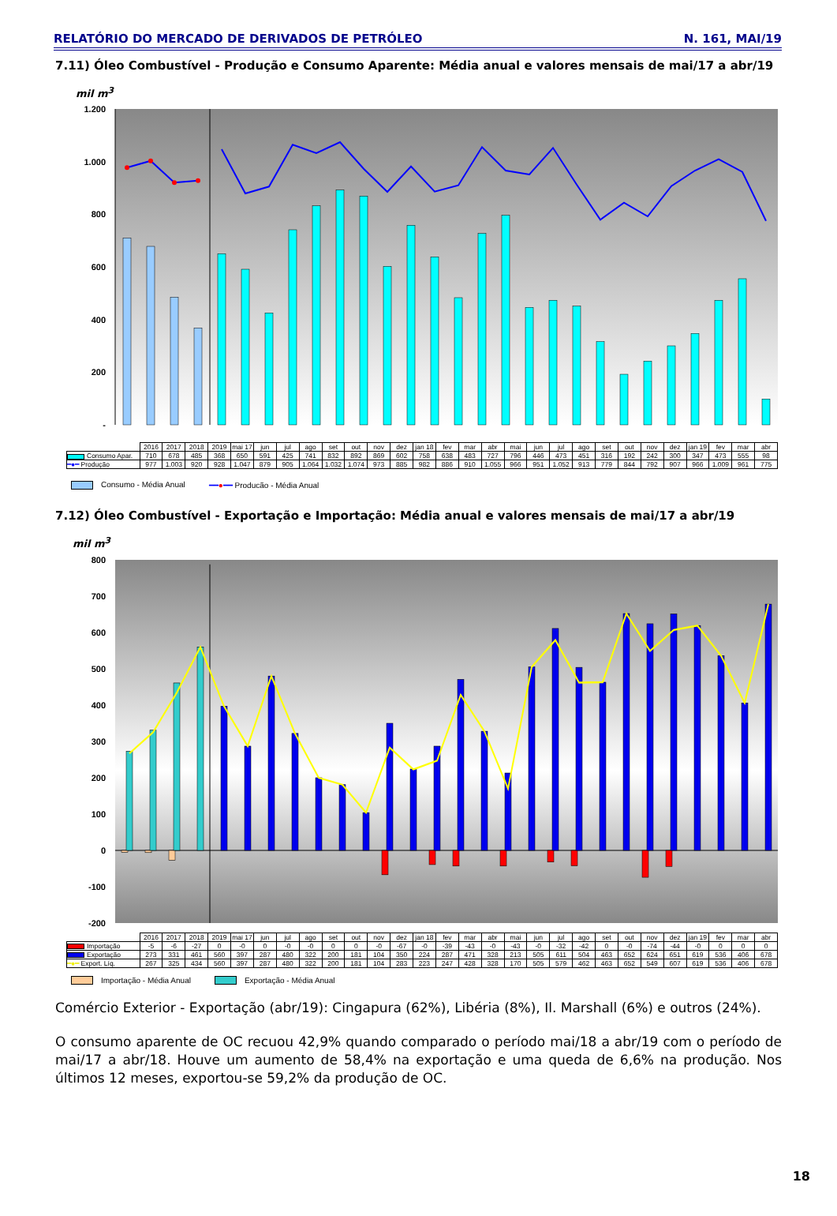RELATÓRIO DO MERCADO DE DERIVADOS DE PETRÓLEO N. 161, MAI/19
7.11) Óleo Combustível - Produção e Consumo Aparente: Média anual e valores mensais de mai/17 a abr/19
mil m<sup>3</sup>
1.200
1.000
800
600
400
200
-
| | 2016 | 2017 | 2018 | 2019 | mai 17 | jun | jul | ago | set | out | nov | dez | jan 18 | fev | mar | abr | mai | jun | jul | ago | set | out | nov | dez | jan 19 | fev | mar | abr |
| --- | --- | --- | --- | --- | --- | --- | --- | --- | --- | --- | --- | --- | --- | --- | --- | --- | --- | --- | --- | --- | --- | --- | --- | --- | --- | --- | --- | --- |
| Consumo Apar. | 710 | 678 | 485 | 368 | 650 | 591 | 425 | 741 | 832 | 892 | 869 | 602 | 758 | 638 | 483 | 727 | 796 | 446 | 473 | 451 | 316 | 192 | 242 | 300 | 347 | 473 | 555 | 98 |
| ━●━ Produção | 977 | 1.003 | 920 | 928 | 1.047 | 879 | 905 | 1.064 | 1.032 | 1.074 | 973 | 885 | 982 | 886 | 910 | 1.055 | 966 | 951 | 1.052 | 913 | 779 | 844 | 792 | 907 | 966 | 1.009 | 961 | 775 |
Consumo - Média Anual ━━●━━ Producão - Média Anual
7.12) Óleo Combustível - Exportação e Importação: Média anual e valores mensais de mai/17 a abr/19
mil m<sup>3</sup>
800
700
600
500
400
300
200
100
0
-100
-200
| | 2016 | 2017 | 2018 | 2019 | mai 17 | jun | jul | ago | set | out | nov | dez | jan 18 | fev | mar | abr | mai | jun | jul | ago | set | out | nov | dez | jan 19 | fev | mar | abr |
| --- | --- | --- | --- | --- | --- | --- | --- | --- | --- | --- | --- | --- | --- | --- | --- | --- | --- | --- | --- | --- | --- | --- | --- | --- | --- | --- | --- | --- |
| Importação | -5 | -6 | -27 | 0 | -0 | 0 | -0 | -0 | 0 | 0 | -0 | -67 | -0 | -39 | -43 | -0 | -43 | -0 | -32 | -42 | 0 | -0 | -74 | -44 | -0 | 0 | 0 | 0 |
| Exportação | 273 | 331 | 461 | 560 | 397 | 287 | 480 | 322 | 200 | 181 | 104 | 350 | 224 | 287 | 471 | 328 | 213 | 505 | 611 | 504 | 463 | 652 | 624 | 651 | 619 | 536 | 406 | 678 |
| ━●━ Export. Líq. | 267 | 325 | 434 | 560 | 397 | 287 | 480 | 322 | 200 | 181 | 104 | 283 | 223 | 247 | 428 | 328 | 170 | 505 | 579 | 462 | 463 | 652 | 549 | 607 | 619 | 536 | 406 | 678 |
Importação - Média Anual Exportação - Média Anual
Comércio Exterior - Exportação (abr/19): Cingapura (62%), Libéria (8%), Il. Marshall (6%) e outros (24%).
O consumo aparente de OC recuou 42,9% quando comparado o período mai/18 a abr/19 com o período de mai/17 a abr/18. Houve um aumento de 58,4% na exportação e uma queda de 6,6% na produção. Nos últimos 12 meses, exportou-se 59,2% da produção de OC.
18